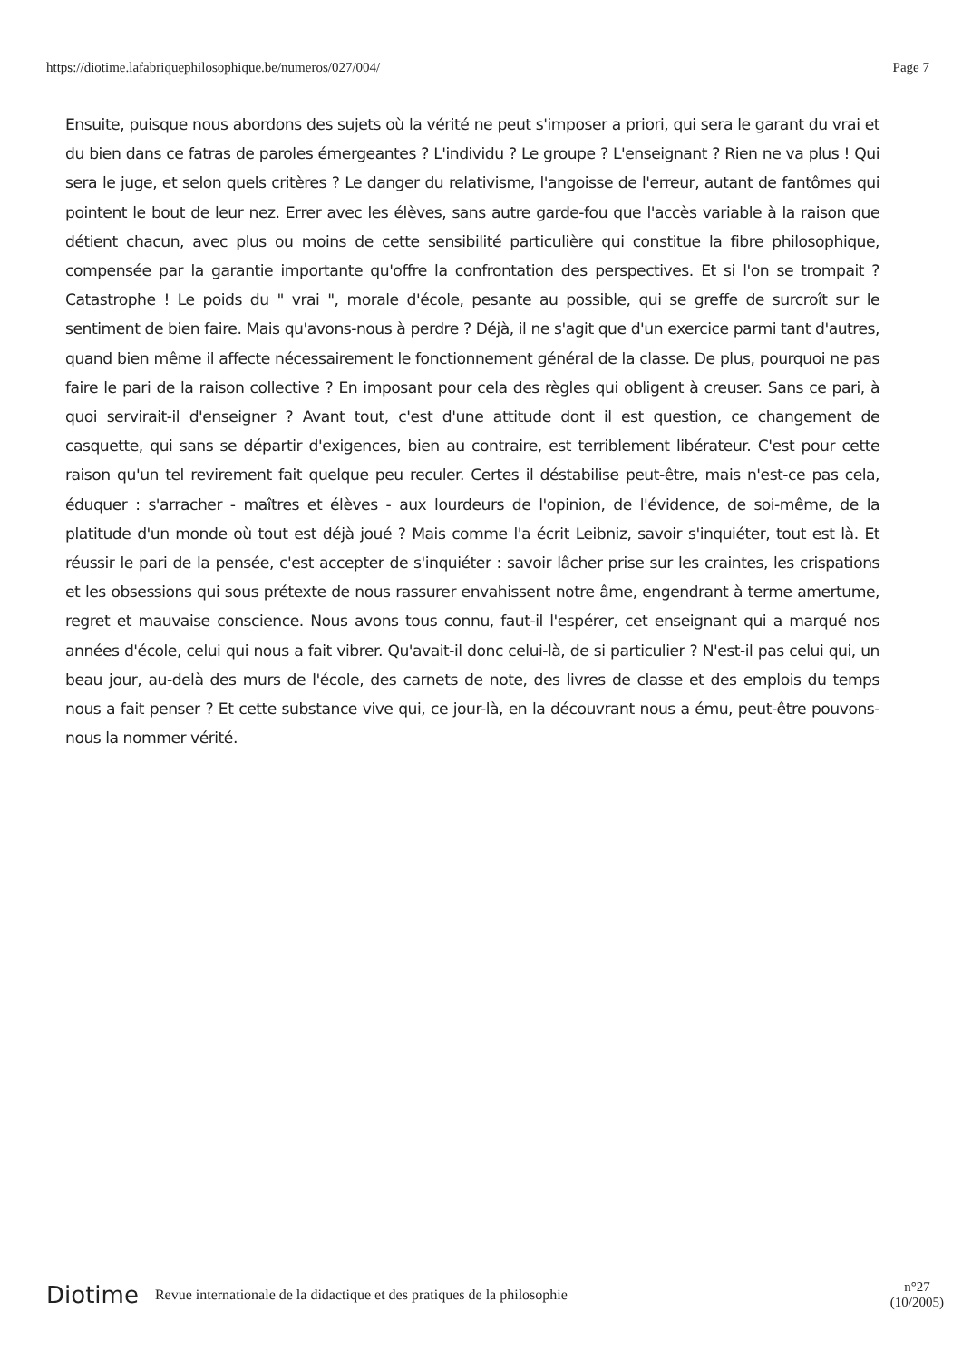https://diotime.lafabriquephilosophique.be/numeros/027/004/ Page 7
Ensuite, puisque nous abordons des sujets où la vérité ne peut s'imposer a priori, qui sera le garant du vrai et du bien dans ce fatras de paroles émergeantes ? L'individu ? Le groupe ? L'enseignant ? Rien ne va plus ! Qui sera le juge, et selon quels critères ? Le danger du relativisme, l'angoisse de l'erreur, autant de fantômes qui pointent le bout de leur nez. Errer avec les élèves, sans autre garde-fou que l'accès variable à la raison que détient chacun, avec plus ou moins de cette sensibilité particulière qui constitue la fibre philosophique, compensée par la garantie importante qu'offre la confrontation des perspectives. Et si l'on se trompait ? Catastrophe ! Le poids du " vrai ", morale d'école, pesante au possible, qui se greffe de surcroît sur le sentiment de bien faire. Mais qu'avons-nous à perdre ? Déjà, il ne s'agit que d'un exercice parmi tant d'autres, quand bien même il affecte nécessairement le fonctionnement général de la classe. De plus, pourquoi ne pas faire le pari de la raison collective ? En imposant pour cela des règles qui obligent à creuser. Sans ce pari, à quoi servirait-il d'enseigner ? Avant tout, c'est d'une attitude dont il est question, ce changement de casquette, qui sans se départir d'exigences, bien au contraire, est terriblement libérateur. C'est pour cette raison qu'un tel revirement fait quelque peu reculer. Certes il déstabilise peut-être, mais n'est-ce pas cela, éduquer : s'arracher - maîtres et élèves - aux lourdeurs de l'opinion, de l'évidence, de soi-même, de la platitude d'un monde où tout est déjà joué ? Mais comme l'a écrit Leibniz, savoir s'inquiéter, tout est là. Et réussir le pari de la pensée, c'est accepter de s'inquiéter : savoir lâcher prise sur les craintes, les crispations et les obsessions qui sous prétexte de nous rassurer envahissent notre âme, engendrant à terme amertume, regret et mauvaise conscience. Nous avons tous connu, faut-il l'espérer, cet enseignant qui a marqué nos années d'école, celui qui nous a fait vibrer. Qu'avait-il donc celui-là, de si particulier ? N'est-il pas celui qui, un beau jour, au-delà des murs de l'école, des carnets de note, des livres de classe et des emplois du temps nous a fait penser ? Et cette substance vive qui, ce jour-là, en la découvrant nous a ému, peut-être pouvons-nous la nommer vérité.
Diotime Revue internationale de la didactique et des pratiques de la philosophie n°27
(10/2005)